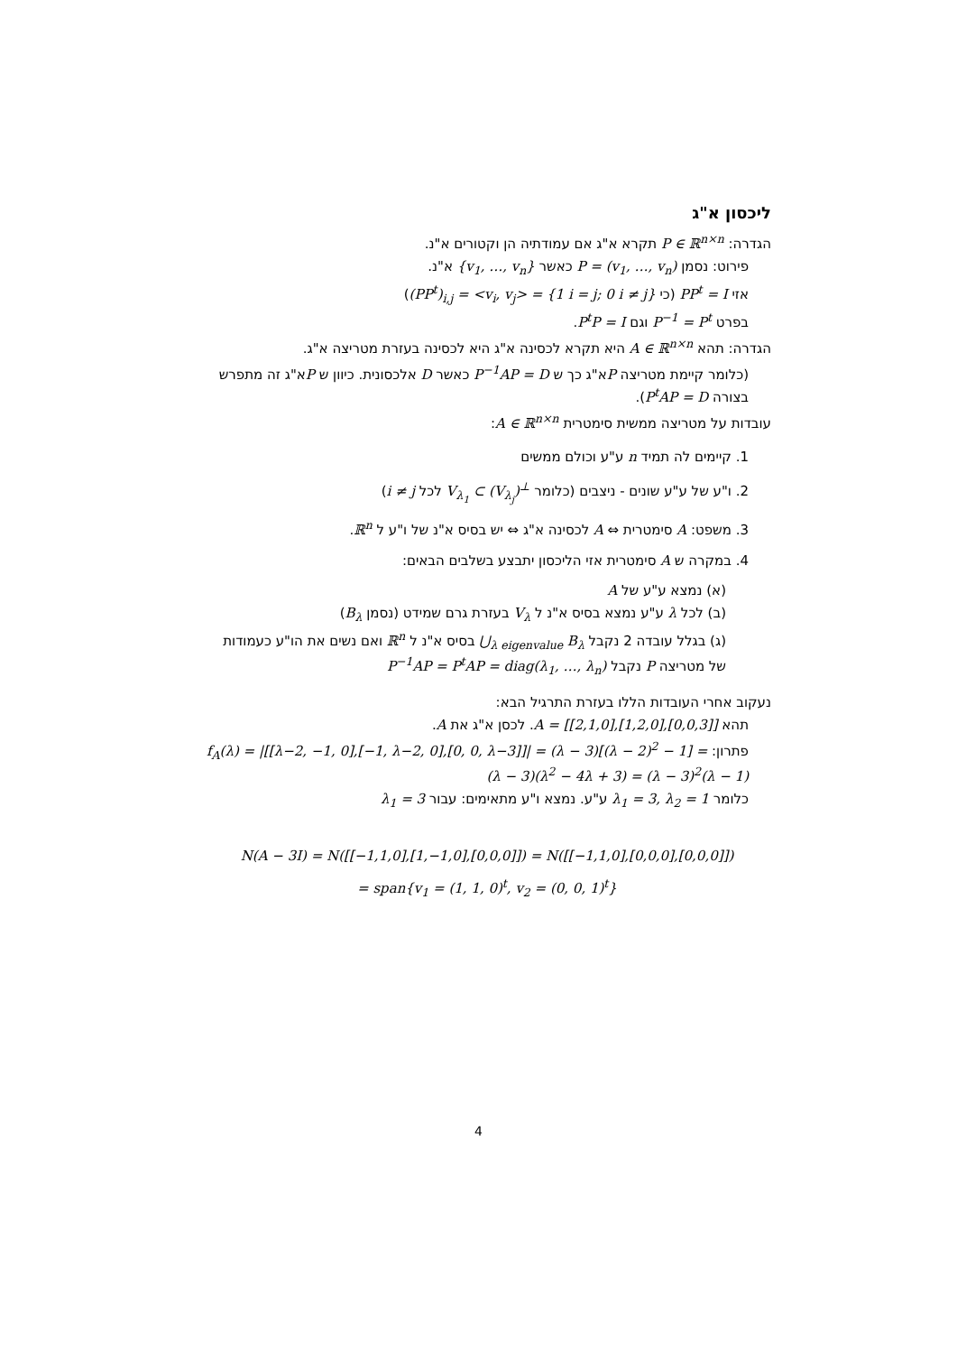ליכסון א"ג
הגדרה: P ∈ ℝ<sup>n×n</sup> תקרא א"ג אם עמודתיה הן וקטורים א"נ.
פירוט: נסמן P = (v<sub>1</sub>, …, v<sub>n</sub>) כאשר {v<sub>1</sub>, …, v<sub>n</sub>} א"נ.
אזי PP<sup>t</sup> = I (כי (PP<sup>t</sup>)<sub>i,j</sub> = <v<sub>i</sub>, v<sub>j</sub>> = {1 i = j; 0 i ≠ j})
בפרט P<sup>−1</sup> = P<sup>t</sup> וגם P<sup>t</sup>P = I.
הגדרה: תהא A ∈ ℝ<sup>n×n</sup> היא תקרא לכסינה א"ג היא לכסינה בעזרת מטריצה א"ג.
(כלומר קיימת מטריצה Pא"ג כך ש P<sup>−1</sup>AP = D כאשר D אלכסונית. כיוון ש Pא"ג זה מתפרש בצורה P<sup>t</sup>AP = D).
עובדות על מטריצה ממשית סימטרית A ∈ ℝ<sup>n×n</sup>:
1. קיימים לה תמיד n ע"ע וכולם ממשים
2. ו"ע של ע"ע שונים - ניצבים (כלומר V<sub>λ<sub>1</sub></sub> ⊂ (V<sub>λ<sub>j</sub></sub>)<sup>⊥</sup> לכל i ≠ j)
3. משפט: A סימטרית ⇔ A לכסינה א"ג ⇔ יש בסיס א"נ של ו"ע ל ℝ<sup>n</sup>.
4. במקרה ש A סימטרית אזי הליכסון יתבצע בשלבים הבאים:
(א) נמצא ע"ע של A
(ב) לכל λ ע"ע נמצא בסיס א"נ ל V<sub>λ</sub> בעזרת גרם שמידט (נסמן B<sub>λ</sub>)
(ג) בגלל עובדה 2 נקבל ⋃<sub>λ eigenvalue</sub> B<sub>λ</sub> בסיס א"נ ל ℝ<sup>n</sup> ואם נשים את הו"ע כעמודות של מטריצה P נקבל P<sup>−1</sup>AP = P<sup>t</sup>AP = diag(λ<sub>1</sub>, …, λ<sub>n</sub>)
נעקוב אחרי העובדות הללו בעזרת התרגיל הבא:
תהא A = [[2,1,0],[1,2,0],[0,0,3]]. לכסן א"ג את A.
פתרון: f<sub>A</sub>(λ) = |[[λ−2, −1, 0],[−1, λ−2, 0],[0, 0, λ−3]]| = (λ − 3)[(λ − 2)<sup>2</sup> − 1] = (λ − 3)(λ<sup>2</sup> − 4λ + 3) = (λ − 3)<sup>2</sup>(λ − 1)
כלומר λ<sub>1</sub> = 3, λ<sub>2</sub> = 1 ע"ע. נמצא ו"ע מתאימים: עבור λ<sub>1</sub> = 3
N(A − 3I) = N([[−1,1,0],[1,−1,0],[0,0,0]]) = N([[−1,1,0],[0,0,0],[0,0,0]])
= span{v<sub>1</sub> = (1, 1, 0)<sup>t</sup>, v<sub>2</sub> = (0, 0, 1)<sup>t</sup>}
4